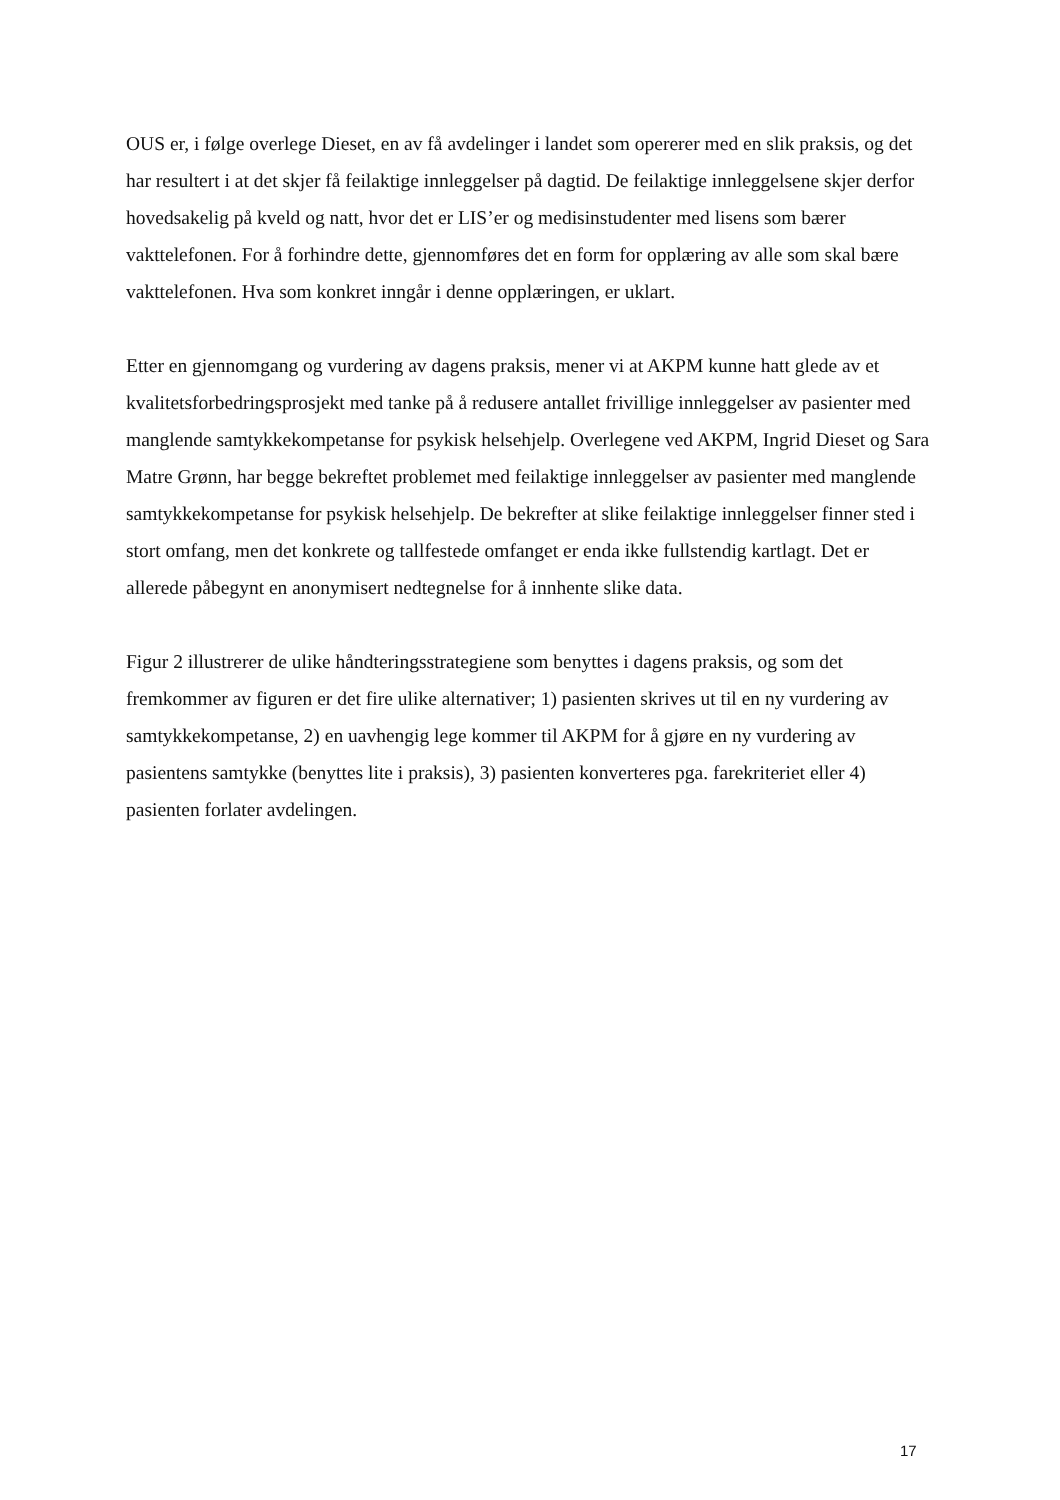OUS er, i følge overlege Dieset, en av få avdelinger i landet som opererer med en slik praksis, og det har resultert i at det skjer få feilaktige innleggelser på dagtid. De feilaktige innleggelsene skjer derfor hovedsakelig på kveld og natt, hvor det er LIS’er og medisinstudenter med lisens som bærer vakttelefonen. For å forhindre dette, gjennomføres det en form for opplæring av alle som skal bære vakttelefonen. Hva som konkret inngår i denne opplæringen, er uklart.
Etter en gjennomgang og vurdering av dagens praksis, mener vi at AKPM kunne hatt glede av et kvalitetsforbedringsprosjekt med tanke på å redusere antallet frivillige innleggelser av pasienter med manglende samtykkekompetanse for psykisk helsehjelp. Overlegene ved AKPM, Ingrid Dieset og Sara Matre Grønn, har begge bekreftet problemet med feilaktige innleggelser av pasienter med manglende samtykkekompetanse for psykisk helsehjelp. De bekrefter at slike feilaktige innleggelser finner sted i stort omfang, men det konkrete og tallfestede omfanget er enda ikke fullstendig kartlagt. Det er allerede påbegynt en anonymisert nedtegnelse for å innhente slike data.
Figur 2 illustrerer de ulike håndteringsstrategiene som benyttes i dagens praksis, og som det fremkommer av figuren er det fire ulike alternativer; 1) pasienten skrives ut til en ny vurdering av samtykkekompetanse, 2) en uavhengig lege kommer til AKPM for å gjøre en ny vurdering av pasientens samtykke (benyttes lite i praksis), 3) pasienten konverteres pga. farekriteriet eller 4) pasienten forlater avdelingen.
17